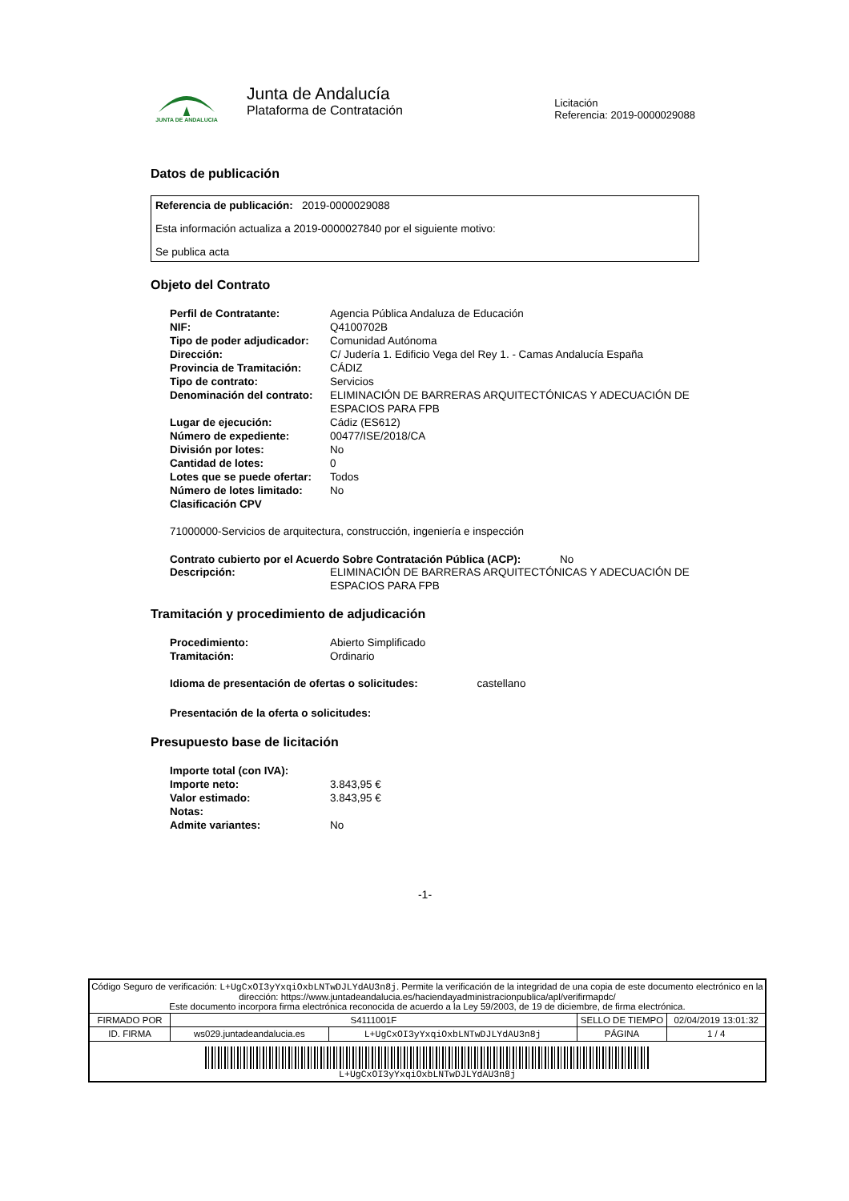JUNTA DE ANDALUCIA
Junta de Andalucía
Plataforma de Contratación
Licitación
Referencia: 2019-0000029088
Datos de publicación
Referencia de publicación: 2019-0000029088
Esta información actualiza a 2019-0000027840 por el siguiente motivo:
Se publica acta
Objeto del Contrato
| Perfil de Contratante: | Agencia Pública Andaluza de Educación |
| NIF: | Q4100702B |
| Tipo de poder adjudicador: | Comunidad Autónoma |
| Dirección: | C/ Judería 1. Edificio Vega del Rey 1. - Camas Andalucía España |
| Provincia de Tramitación: | CÁDIZ |
| Tipo de contrato: | Servicios |
| Denominación del contrato: | ELIMINACIÓN DE BARRERAS ARQUITECTÓNICAS Y ADECUACIÓN DE ESPACIOS PARA FPB |
| Lugar de ejecución: | Cádiz (ES612) |
| Número de expediente: | 00477/ISE/2018/CA |
| División por lotes: | No |
| Cantidad de lotes: | 0 |
| Lotes que se puede ofertar: | Todos |
| Número de lotes limitado: | No |
| Clasificación CPV | |
71000000-Servicios de arquitectura, construcción, ingeniería e inspección
Contrato cubierto por el Acuerdo Sobre Contratación Pública (ACP): No
| Descripción: | ELIMINACIÓN DE BARRERAS ARQUITECTÓNICAS Y ADECUACIÓN DE ESPACIOS PARA FPB |
Tramitación y procedimiento de adjudicación
| Procedimiento: | Abierto Simplificado |
| Tramitación: | Ordinario |
Idioma de presentación de ofertas o solicitudes: castellano
Presentación de la oferta o solicitudes:
Presupuesto base de licitación
| Importe total (con IVA): | |
| Importe neto: | 3.843,95 € |
| Valor estimado: | 3.843,95 € |
| Notas: | |
| Admite variantes: | No |
-1-
| Código Seguro de verificación: L+UgCxOI3yYxqiOxbLNTwDJLYdAU3n8j . Permite la verificación de la integridad de una copia de este documento electrónico en la dirección: https://www.juntadeandalucia.es/haciendayadministracionpublica/apl/verifirmapdc/ Este documento incorpora firma electrónica reconocida de acuerdo a la Ley 59/2003, de 19 de diciembre, de firma electrónica. | | | | |
| FIRMADO POR | S4111001F | | SELLO DE TIEMPO | 02/04/2019 13:01:32 |
| ID. FIRMA | ws029.juntadeandalucia.es | L+UgCxOI3yYxqiOxbLNTwDJLYdAU3n8j | PÁGINA | 1 / 4 |
| L+UgCxOI3yYxqiOxbLNTwDJLYdAU3n8j | | | | |